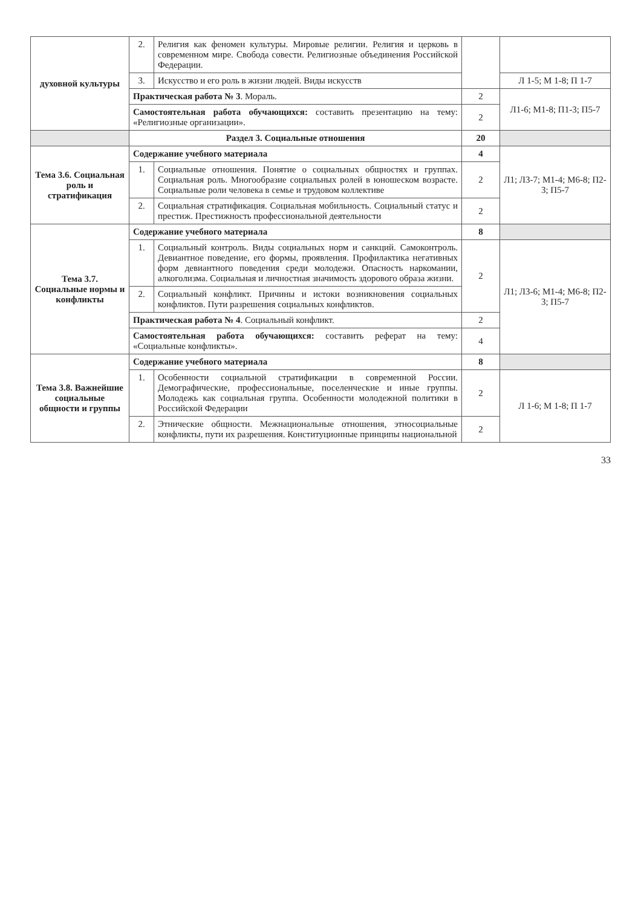| духовной культуры | 2. | Религия как феномен культуры. Мировые религии. Религия и церковь в современном мире. Свобода совести. Религиозные объединения Российской Федерации. | | |
| | 3. | Искусство и его роль в жизни людей. Виды искусств | | Л 1-5; М 1-8; П 1-7 |
| | Практическая работа № 3 . Мораль. | | 2 | Л1-6; М1-8; П1-3; П5-7 |
| | Самостоятельная работа обучающихся: составить презентацию на тему: «Религиозные организации». | | 2 | |
| | Раздел 3. Социальные отношения | | 20 | |
| Тема 3.6. Социальная роль и стратификация | Содержание учебного материала | | 4 | Л1; Л3-7; М1-4; М6-8; П2-3; П5-7 |
| | 1. | Социальные отношения. Понятие о социальных общностях и группах. Социальная роль. Многообразие социальных ролей в юношеском возрасте. Социальные роли человека в семье и трудовом коллективе | 2 | |
| | 2. | Социальная стратификация. Социальная мобильность. Социальный статус и престиж. Престижность профессиональной деятельности | 2 | |
| Тема 3.7. Социальные нормы и конфликты | Содержание учебного материала | | 8 | |
| | 1. | Социальный контроль. Виды социальных норм и санкций. Самоконтроль. Девиантное поведение, его формы, проявления. Профилактика негативных форм девиантного поведения среди молодежи. Опасность наркомании, алкоголизма. Социальная и личностная значимость здорового образа жизни. | 2 | Л1; Л3-6; М1-4; М6-8; П2-3; П5-7 |
| | 2. | Социальный конфликт. Причины и истоки возникновения социальных конфликтов. Пути разрешения социальных конфликтов. | | |
| | Практическая работа № 4 . Социальный конфликт. | | 2 | |
| | Самостоятельная работа обучающихся: составить реферат на тему: «Социальные конфликты». | | 4 | |
| Тема 3.8. Важнейшие социальные общности и группы | Содержание учебного материала | | 8 | |
| | 1. | Особенности социальной стратификации в современной России. Демографические, профессиональные, поселенческие и иные группы. Молодежь как социальная группа. Особенности молодежной политики в Российской Федерации | 2 | Л 1-6; М 1-8; П 1-7 |
| | 2. | Этнические общности. Межнациональные отношения, этносоциальные конфликты, пути их разрешения. Конституционные принципы национальной | 2 | |
33